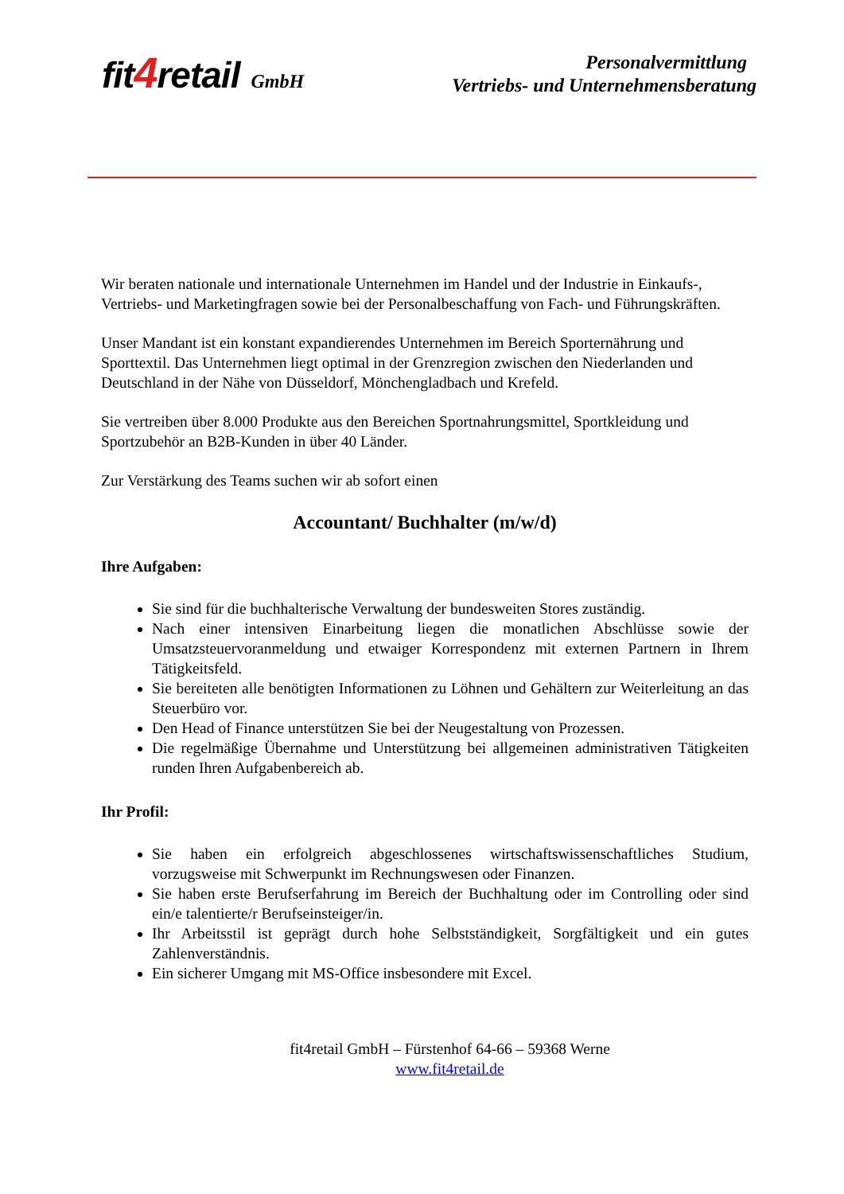fit4retail GmbH
Personalvermittlung
Vertriebs- und Unternehmensberatung
Wir beraten nationale und internationale Unternehmen im Handel und der Industrie in Einkaufs-, Vertriebs- und Marketingfragen sowie bei der Personalbeschaffung von Fach- und Führungskräften.
Unser Mandant ist ein konstant expandierendes Unternehmen im Bereich Sporternährung und Sporttextil. Das Unternehmen liegt optimal in der Grenzregion zwischen den Niederlanden und Deutschland in der Nähe von Düsseldorf, Mönchengladbach und Krefeld.
Sie vertreiben über 8.000 Produkte aus den Bereichen Sportnahrungsmittel, Sportkleidung und Sportzubehör an B2B-Kunden in über 40 Länder.
Zur Verstärkung des Teams suchen wir ab sofort einen
Accountant/ Buchhalter (m/w/d)
Ihre Aufgaben:
Sie sind für die buchhalterische Verwaltung der bundesweiten Stores zuständig.
Nach einer intensiven Einarbeitung liegen die monatlichen Abschlüsse sowie der Umsatzsteuervoranmeldung und etwaiger Korrespondenz mit externen Partnern in Ihrem Tätigkeitsfeld.
Sie bereiteten alle benötigten Informationen zu Löhnen und Gehältern zur Weiterleitung an das Steuerbüro vor.
Den Head of Finance unterstützen Sie bei der Neugestaltung von Prozessen.
Die regelmäßige Übernahme und Unterstützung bei allgemeinen administrativen Tätigkeiten runden Ihren Aufgabenbereich ab.
Ihr Profil:
Sie haben ein erfolgreich abgeschlossenes wirtschaftswissenschaftliches Studium, vorzugsweise mit Schwerpunkt im Rechnungswesen oder Finanzen.
Sie haben erste Berufserfahrung im Bereich der Buchhaltung oder im Controlling oder sind ein/e talentierte/r Berufseinsteiger/in.
Ihr Arbeitsstil ist geprägt durch hohe Selbstständigkeit, Sorgfältigkeit und ein gutes Zahlenverständnis.
Ein sicherer Umgang mit MS-Office insbesondere mit Excel.
fit4retail GmbH – Fürstenhof 64-66 – 59368 Werne
www.fit4retail.de